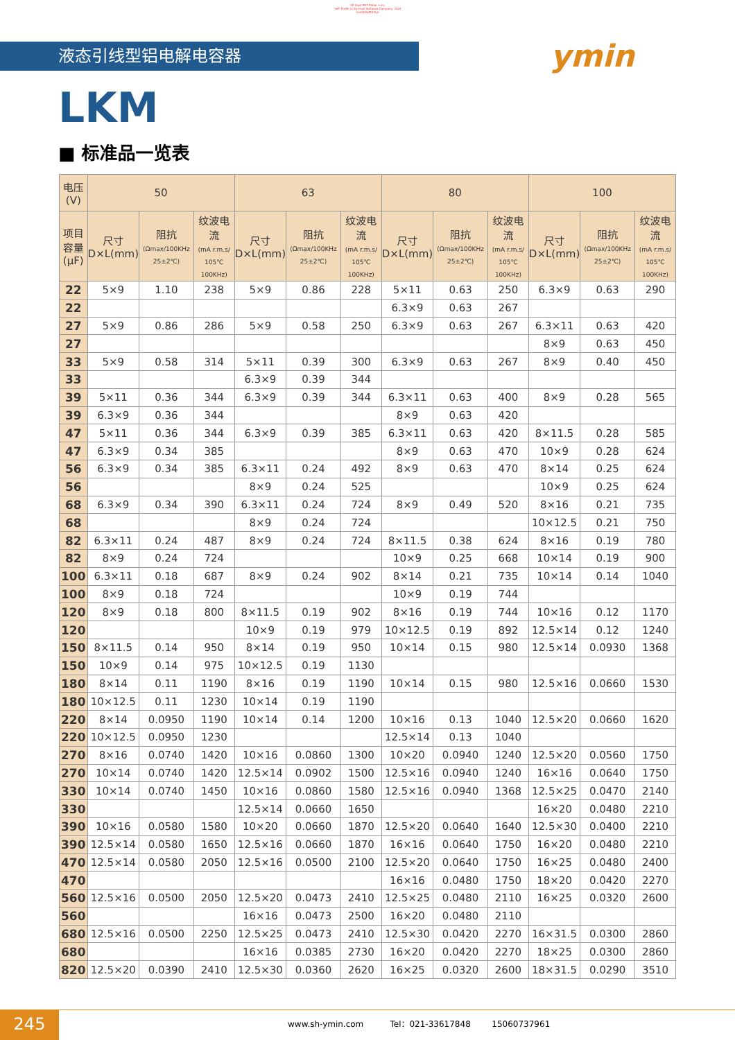ÓÉ Foxit PDF Editor ±à¼­
°æÈ¨ËùÓÐ (c) by Foxit Software Company, 2004
½öÓÃÓÚÆÀ¹À¡£
液态引线型铝电解电容器
ymin
LKM
■ 标准品一览表
| 电压(V) | 50 | | | 63 | | | 80 | | | 100 | | |
| --- | --- | --- | --- | --- | --- | --- | --- | --- | --- | --- | --- | --- |
| 项目 容量 (μF) | 尺寸 D×L(mm) | 阻抗 (Ωmax/100KHz 25±2℃) | 纹波电流 (mA r.m.s/ 105℃ 100KHz) | 尺寸 D×L(mm) | 阻抗 (Ωmax/100KHz 25±2℃) | 纹波电流 (mA r.m.s/ 105℃ 100KHz) | 尺寸 D×L(mm) | 阻抗 (Ωmax/100KHz 25±2℃) | 纹波电流 (mA r.m.s/ 105℃ 100KHz) | 尺寸 D×L(mm) | 阻抗 (Ωmax/100KHz 25±2℃) | 纹波电流 (mA r.m.s/ 105℃ 100KHz) |
| 22 | 5×9 | 1.10 | 238 | 5×9 | 0.86 | 228 | 5×11 | 0.63 | 250 | 6.3×9 | 0.63 | 290 |
| 22 | | | | | | | 6.3×9 | 0.63 | 267 | | | |
| 27 | 5×9 | 0.86 | 286 | 5×9 | 0.58 | 250 | 6.3×9 | 0.63 | 267 | 6.3×11 | 0.63 | 420 |
| 27 | | | | | | | | | | 8×9 | 0.63 | 450 |
| 33 | 5×9 | 0.58 | 314 | 5×11 | 0.39 | 300 | 6.3×9 | 0.63 | 267 | 8×9 | 0.40 | 450 |
| 33 | | | | 6.3×9 | 0.39 | 344 | | | | | | |
| 39 | 5×11 | 0.36 | 344 | 6.3×9 | 0.39 | 344 | 6.3×11 | 0.63 | 400 | 8×9 | 0.28 | 565 |
| 39 | 6.3×9 | 0.36 | 344 | | | | 8×9 | 0.63 | 420 | | | |
| 47 | 5×11 | 0.36 | 344 | 6.3×9 | 0.39 | 385 | 6.3×11 | 0.63 | 420 | 8×11.5 | 0.28 | 585 |
| 47 | 6.3×9 | 0.34 | 385 | | | | 8×9 | 0.63 | 470 | 10×9 | 0.28 | 624 |
| 56 | 6.3×9 | 0.34 | 385 | 6.3×11 | 0.24 | 492 | 8×9 | 0.63 | 470 | 8×14 | 0.25 | 624 |
| 56 | | | | 8×9 | 0.24 | 525 | | | | 10×9 | 0.25 | 624 |
| 68 | 6.3×9 | 0.34 | 390 | 6.3×11 | 0.24 | 724 | 8×9 | 0.49 | 520 | 8×16 | 0.21 | 735 |
| 68 | | | | 8×9 | 0.24 | 724 | | | | 10×12.5 | 0.21 | 750 |
| 82 | 6.3×11 | 0.24 | 487 | 8×9 | 0.24 | 724 | 8×11.5 | 0.38 | 624 | 8×16 | 0.19 | 780 |
| 82 | 8×9 | 0.24 | 724 | | | | 10×9 | 0.25 | 668 | 10×14 | 0.19 | 900 |
| 100 | 6.3×11 | 0.18 | 687 | 8×9 | 0.24 | 902 | 8×14 | 0.21 | 735 | 10×14 | 0.14 | 1040 |
| 100 | 8×9 | 0.18 | 724 | | | | 10×9 | 0.19 | 744 | | | |
| 120 | 8×9 | 0.18 | 800 | 8×11.5 | 0.19 | 902 | 8×16 | 0.19 | 744 | 10×16 | 0.12 | 1170 |
| 120 | | | | 10×9 | 0.19 | 979 | 10×12.5 | 0.19 | 892 | 12.5×14 | 0.12 | 1240 |
| 150 | 8×11.5 | 0.14 | 950 | 8×14 | 0.19 | 950 | 10×14 | 0.15 | 980 | 12.5×14 | 0.0930 | 1368 |
| 150 | 10×9 | 0.14 | 975 | 10×12.5 | 0.19 | 1130 | | | | | | |
| 180 | 8×14 | 0.11 | 1190 | 8×16 | 0.19 | 1190 | 10×14 | 0.15 | 980 | 12.5×16 | 0.0660 | 1530 |
| 180 | 10×12.5 | 0.11 | 1230 | 10×14 | 0.19 | 1190 | | | | | | |
| 220 | 8×14 | 0.0950 | 1190 | 10×14 | 0.14 | 1200 | 10×16 | 0.13 | 1040 | 12.5×20 | 0.0660 | 1620 |
| 220 | 10×12.5 | 0.0950 | 1230 | | | | 12.5×14 | 0.13 | 1040 | | | |
| 270 | 8×16 | 0.0740 | 1420 | 10×16 | 0.0860 | 1300 | 10×20 | 0.0940 | 1240 | 12.5×20 | 0.0560 | 1750 |
| 270 | 10×14 | 0.0740 | 1420 | 12.5×14 | 0.0902 | 1500 | 12.5×16 | 0.0940 | 1240 | 16×16 | 0.0640 | 1750 |
| 330 | 10×14 | 0.0740 | 1450 | 10×16 | 0.0860 | 1580 | 12.5×16 | 0.0940 | 1368 | 12.5×25 | 0.0470 | 2140 |
| 330 | | | | 12.5×14 | 0.0660 | 1650 | | | | 16×20 | 0.0480 | 2210 |
| 390 | 10×16 | 0.0580 | 1580 | 10×20 | 0.0660 | 1870 | 12.5×20 | 0.0640 | 1640 | 12.5×30 | 0.0400 | 2210 |
| 390 | 12.5×14 | 0.0580 | 1650 | 12.5×16 | 0.0660 | 1870 | 16×16 | 0.0640 | 1750 | 16×20 | 0.0480 | 2210 |
| 470 | 12.5×14 | 0.0580 | 2050 | 12.5×16 | 0.0500 | 2100 | 12.5×20 | 0.0640 | 1750 | 16×25 | 0.0480 | 2400 |
| 470 | | | | | | | 16×16 | 0.0480 | 1750 | 18×20 | 0.0420 | 2270 |
| 560 | 12.5×16 | 0.0500 | 2050 | 12.5×20 | 0.0473 | 2410 | 12.5×25 | 0.0480 | 2110 | 16×25 | 0.0320 | 2600 |
| 560 | | | | 16×16 | 0.0473 | 2500 | 16×20 | 0.0480 | 2110 | | | |
| 680 | 12.5×16 | 0.0500 | 2250 | 12.5×25 | 0.0473 | 2410 | 12.5×30 | 0.0420 | 2270 | 16×31.5 | 0.0300 | 2860 |
| 680 | | | | 16×16 | 0.0385 | 2730 | 16×20 | 0.0420 | 2270 | 18×25 | 0.0300 | 2860 |
| 820 | 12.5×20 | 0.0390 | 2410 | 12.5×30 | 0.0360 | 2620 | 16×25 | 0.0320 | 2600 | 18×31.5 | 0.0290 | 3510 |
245 www.sh-ymin.com Tel：021-33617848 15060737961